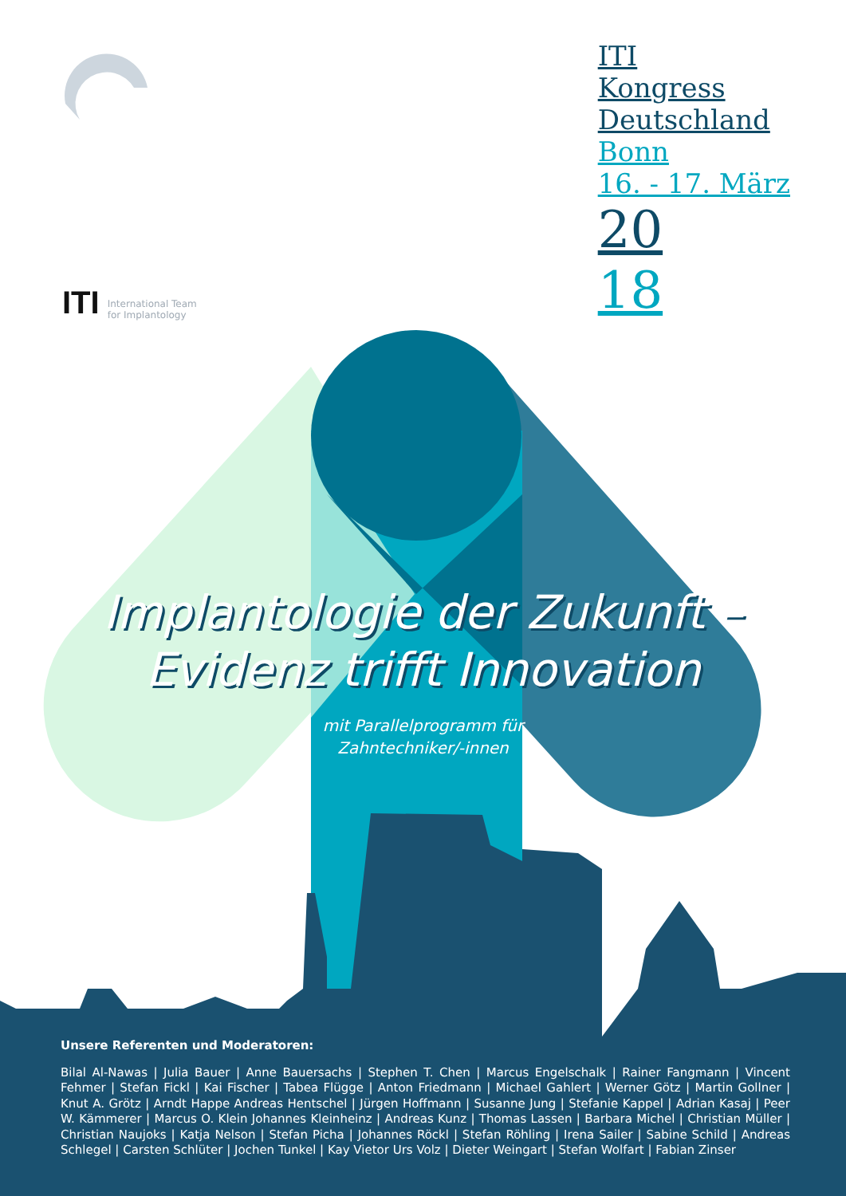ITI International Team
for Implantology
ITI
Kongress
Deutschland
Bonn
16. - 17. März
20
18
Implantologie der Zukunft –
Evidenz trifft Innovation
mit Parallelprogramm für
Zahntechniker/-innen
Unsere Referenten und Moderatoren:
Bilal Al-Nawas | Julia Bauer | Anne Bauersachs | Stephen T. Chen | Marcus Engelschalk | Rainer Fangmann | Vincent Fehmer | Stefan Fickl | Kai Fischer | Tabea Flügge | Anton Friedmann | Michael Gahlert | Werner Götz | Martin Gollner | Knut A. Grötz | Arndt Happe Andreas Hentschel | Jürgen Hoffmann | Susanne Jung | Stefanie Kappel | Adrian Kasaj | Peer W. Kämmerer | Marcus O. Klein Johannes Kleinheinz | Andreas Kunz | Thomas Lassen | Barbara Michel | Christian Müller | Christian Naujoks | Katja Nelson | Stefan Picha | Johannes Röckl | Stefan Röhling | Irena Sailer | Sabine Schild | Andreas Schlegel | Carsten Schlüter | Jochen Tunkel | Kay Vietor Urs Volz | Dieter Weingart | Stefan Wolfart | Fabian Zinser